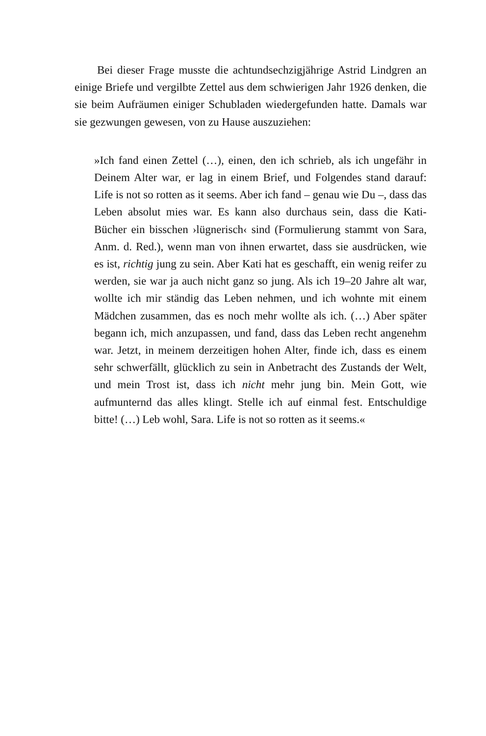Bei dieser Frage musste die achtundsechzigjährige Astrid Lindgren an einige Briefe und vergilbte Zettel aus dem schwierigen Jahr 1926 denken, die sie beim Aufräumen einiger Schubladen wiedergefunden hatte. Damals war sie gezwungen gewesen, von zu Hause auszuziehen:
»Ich fand einen Zettel (…), einen, den ich schrieb, als ich ungefähr in Deinem Alter war, er lag in einem Brief, und Folgendes stand darauf: Life is not so rotten as it seems. Aber ich fand – genau wie Du –, dass das Leben absolut mies war. Es kann also durchaus sein, dass die Kati-Bücher ein bisschen ›lügnerisch‹ sind (Formulierung stammt von Sara, Anm. d. Red.), wenn man von ihnen erwartet, dass sie ausdrücken, wie es ist, richtig jung zu sein. Aber Kati hat es geschafft, ein wenig reifer zu werden, sie war ja auch nicht ganz so jung. Als ich 19–20 Jahre alt war, wollte ich mir ständig das Leben nehmen, und ich wohnte mit einem Mädchen zusammen, das es noch mehr wollte als ich. (…) Aber später begann ich, mich anzupassen, und fand, dass das Leben recht angenehm war. Jetzt, in meinem derzeitigen hohen Alter, finde ich, dass es einem sehr schwerfällt, glücklich zu sein in Anbetracht des Zustands der Welt, und mein Trost ist, dass ich nicht mehr jung bin. Mein Gott, wie aufmunternd das alles klingt. Stelle ich auf einmal fest. Entschuldige bitte! (…) Leb wohl, Sara. Life is not so rotten as it seems.«